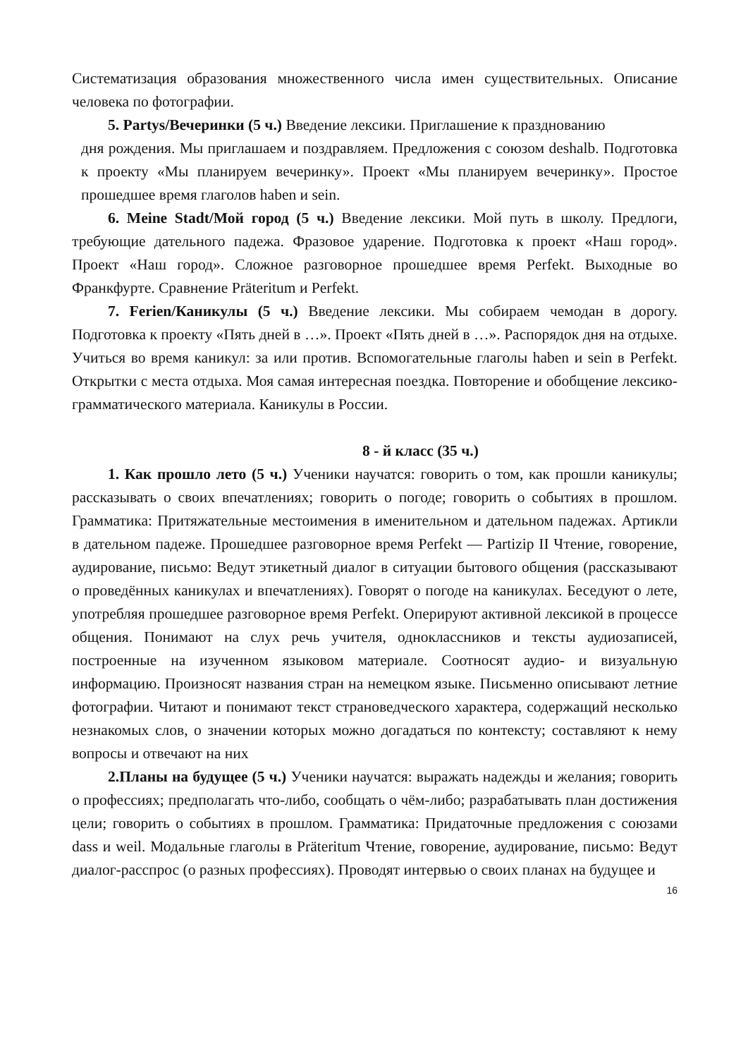Систематизация образования множественного числа имен существительных. Описание человека по фотографии.
5. Partys/Вечеринки (5 ч.) Введение лексики. Приглашение к празднованию
дня рождения. Мы приглашаем и поздравляем. Предложения с союзом deshalb. Подготовка к проекту «Мы планируем вечеринку». Проект «Мы планируем вечеринку». Простое прошедшее время глаголов haben и sein.
6. Meine Stadt/Мой город (5 ч.) Введение лексики. Мой путь в школу. Предлоги, требующие дательного падежа. Фразовое ударение. Подготовка к проект «Наш город». Проект «Наш город». Сложное разговорное прошедшее время Perfekt. Выходные во Франкфурте. Сравнение Präteritum и Perfekt.
7. Ferien/Каникулы (5 ч.) Введение лексики. Мы собираем чемодан в дорогу. Подготовка к проекту «Пять дней в …». Проект «Пять дней в …». Распорядок дня на отдыхе. Учиться во время каникул: за или против. Вспомогательные глаголы haben и sein в Perfekt. Открытки с места отдыха. Моя самая интересная поездка. Повторение и обобщение лексико-грамматического материала. Каникулы в России.
8 - й класс (35 ч.)
1. Как прошло лето (5 ч.) Ученики научатся: говорить о том, как прошли каникулы; рассказывать о своих впечатлениях; говорить о погоде; говорить о событиях в прошлом. Грамматика: Притяжательные местоимения в именительном и дательном падежах. Артикли в дательном падеже. Прошедшее разговорное время Perfekt — Partizip II Чтение, говорение, аудирование, письмо: Ведут этикетный диалог в ситуации бытового общения (рассказывают о проведённых каникулах и впечатлениях). Говорят о погоде на каникулах. Беседуют о лете, употребляя прошедшее разговорное время Perfekt. Оперируют активной лексикой в процессе общения. Понимают на слух речь учителя, одноклассников и тексты аудиозаписей, построенные на изученном языковом материале. Соотносят аудио- и визуальную информацию. Произносят названия стран на немецком языке. Письменно описывают летние фотографии. Читают и понимают текст страноведческого характера, содержащий несколько незнакомых слов, о значении которых можно догадаться по контексту; составляют к нему вопросы и отвечают на них
2.Планы на будущее (5 ч.) Ученики научатся: выражать надежды и желания; говорить о профессиях; предполагать что-либо, сообщать о чём-либо; разрабатывать план достижения цели; говорить о событиях в прошлом. Грамматика: Придаточные предложения с союзами dass и weil. Модальные глаголы в Präteritum Чтение, говорение, аудирование, письмо: Ведут диалог-расспрос (о разных профессиях). Проводят интервью о своих планах на будущее и
16